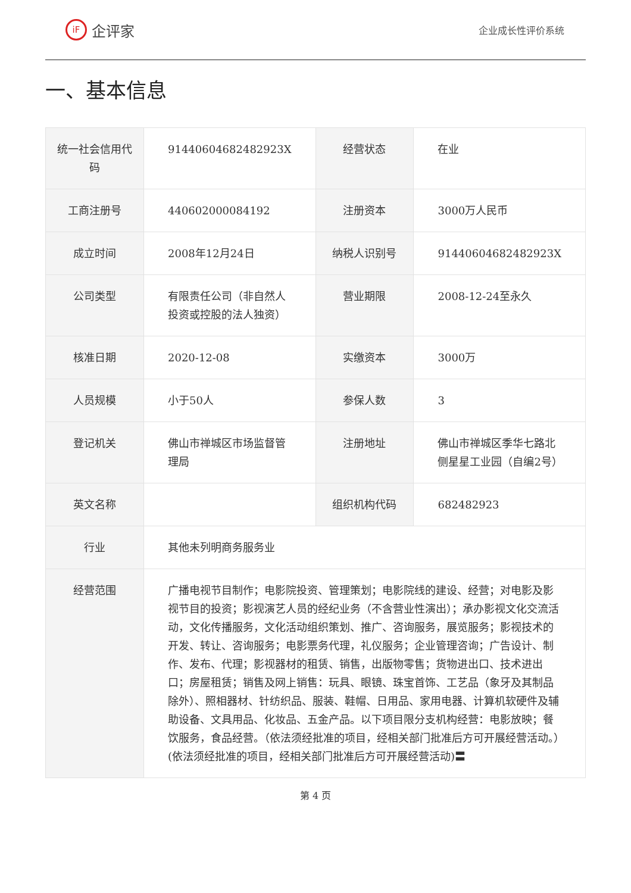iF 企评家
企业成长性评价系统
一、基本信息
| 统一社会信用代码 | 91440604682482923X | 经营状态 | 在业 |
| 工商注册号 | 440602000084192 | 注册资本 | 3000万人民币 |
| 成立时间 | 2008年12月24日 | 纳税人识别号 | 91440604682482923X |
| 公司类型 | 有限责任公司（非自然人投资或控股的法人独资） | 营业期限 | 2008-12-24至永久 |
| 核准日期 | 2020-12-08 | 实缴资本 | 3000万 |
| 人员规模 | 小于50人 | 参保人数 | 3 |
| 登记机关 | 佛山市禅城区市场监督管理局 | 注册地址 | 佛山市禅城区季华七路北侧星星工业园（自编2号） |
| 英文名称 | | 组织机构代码 | 682482923 |
| 行业 | 其他未列明商务服务业 | | |
| 经营范围 | 广播电视节目制作；电影院投资、管理策划；电影院线的建设、经营；对电影及影视节目的投资；影视演艺人员的经纪业务（不含营业性演出）；承办影视文化交流活动，文化传播服务，文化活动组织策划、推广、咨询服务，展览服务；影视技术的开发、转让、咨询服务；电影票务代理，礼仪服务；企业管理咨询；广告设计、制作、发布、代理；影视器材的租赁、销售，出版物零售；货物进出口、技术进出口；房屋租赁；销售及网上销售：玩具、眼镜、珠宝首饰、工艺品（象牙及其制品除外）、照相器材、针纺织品、服装、鞋帽、日用品、家用电器、计算机软硬件及辅助设备、文具用品、化妆品、五金产品。以下项目限分支机构经营：电影放映；餐饮服务，食品经营。（依法须经批准的项目，经相关部门批准后方可开展经营活动。）(依法须经批准的项目，经相关部门批准后方可开展经营活动)〓 | | |
第 4 页